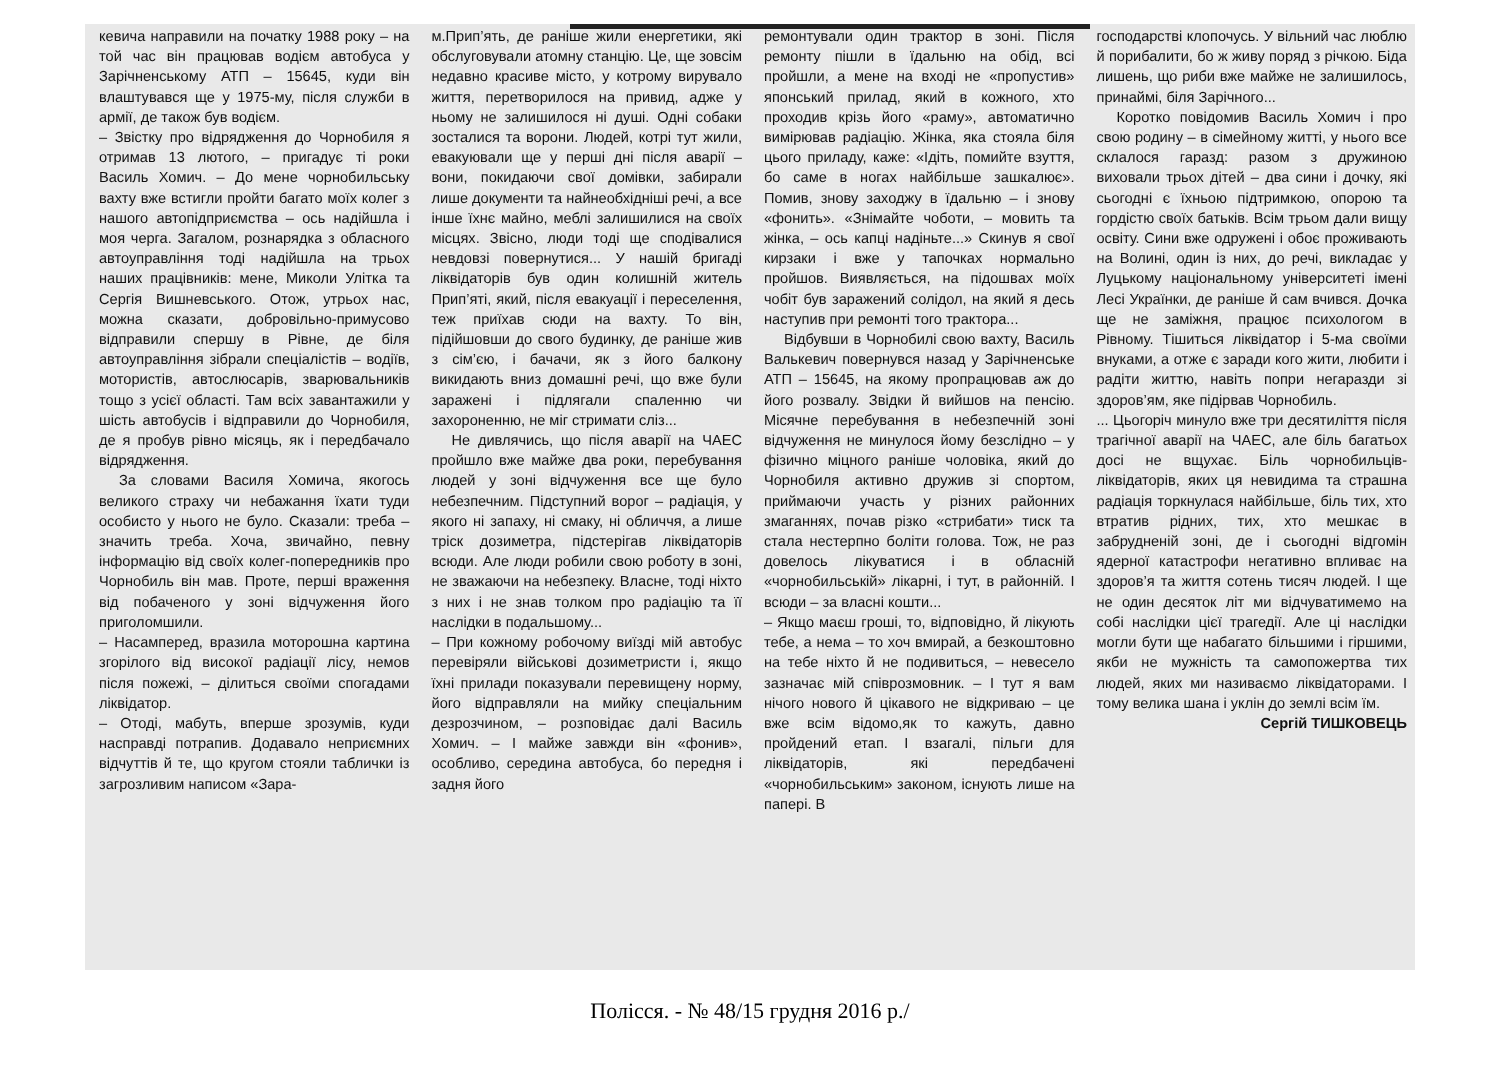кевича направили на початку 1988 року – на той час він працював водієм автобуса у Зарічненському АТП – 15645, куди він влаштувався ще у 1975-му, після служби в армії, де також був водієм.
– Звістку про відрядження до Чорнобиля я отримав 13 лютого, – пригадує ті роки Василь Хомич. – До мене чорнобильську вахту вже встигли пройти багато моїх колег з нашого автопідприємства – ось надійшла і моя черга. Загалом, рознарядка з обласного автоуправління тоді надійшла на трьох наших працівників: мене, Миколи Улітка та Сергія Вишневського. Отож, утрьох нас, можна сказати, добровільно-примусово відправили спершу в Рівне, де біля автоуправління зібрали спеціалістів – водіїв, мотористів, автослюсарів, зварювальників тощо з усієї області. Там всіх завантажили у шість автобусів і відправили до Чорнобиля, де я пробув рівно місяць, як і передбачало відрядження.
За словами Василя Хомича, якогось великого страху чи небажання їхати туди особисто у нього не було. Сказали: треба – значить треба. Хоча, звичайно, певну інформацію від своїх колег-попередників про Чорнобиль він мав. Проте, перші враження від побаченого у зоні відчуження його приголомшили.
– Насамперед, вразила моторошна картина згорілого від високої радіації лісу, немов після пожежі, – ділиться своїми спогадами ліквідатор.
– Отоді, мабуть, вперше зрозумів, куди насправді потрапив. Додавало неприємних відчуттів й те, що кругом стояли таблички із загрозливим написом «Зара-
м.Прип’ять, де раніше жили енергетики, які обслуговували атомну станцію. Це, ще зовсім недавно красиве місто, у котрому вирувало життя, перетворилося на привид, адже у ньому не залишилося ні душі. Одні собаки зосталися та ворони. Людей, котрі тут жили, евакуювали ще у перші дні після аварії – вони, покидаючи свої домівки, забирали лише документи та найнеобхідніші речі, а все інше їхнє майно, меблі залишилися на своїх місцях. Звісно, люди тоді ще сподівалися невдовзі повернутися... У нашій бригаді ліквідаторів був один колишній житель Прип’яті, який, після евакуації і переселення, теж приїхав сюди на вахту. То він, підійшовши до свого будинку, де раніше жив з сім’єю, і бачачи, як з його балкону викидають вниз домашні речі, що вже були заражені і підлягали спаленню чи захороненню, не міг стримати сліз...
Не дивлячись, що після аварії на ЧАЕС пройшло вже майже два роки, перебування людей у зоні відчуження все ще було небезпечним. Підступний ворог – радіація, у якого ні запаху, ні смаку, ні обличчя, а лише тріск дозиметра, підстерігав ліквідаторів всюди. Але люди робили свою роботу в зоні, не зважаючи на небезпеку. Власне, тоді ніхто з них і не знав толком про радіацію та її наслідки в подальшому...
– При кожному робочому виїзді мій автобус перевіряли військові дозиметристи і, якщо їхні прилади показували перевищену норму, його відправляли на мийку спеціальним дезрозчином, – розповідає далі Василь Хомич. – І майже завжди він «фонив», особливо, середина автобуса, бо передня і задня його
ремонтували один трактор в зоні. Після ремонту пішли в їдальню на обід, всі пройшли, а мене на вході не «пропустив» японський прилад, який в кожного, хто проходив крізь його «раму», автоматично вимірював радіацію. Жінка, яка стояла біля цього приладу, каже: «Ідіть, помийте взуття, бо саме в ногах найбільше зашкалює». Помив, знову заходжу в їдальню – і знову «фонить». «Знімайте чоботи, – мовить та жінка, – ось капці надіньте...» Скинув я свої кирзаки і вже у тапочках нормально пройшов. Виявляється, на підошвах моїх чобіт був заражений солідол, на який я десь наступив при ремонті того трактора...
Відбувши в Чорнобилі свою вахту, Василь Валькевич повернувся назад у Зарічненське АТП – 15645, на якому пропрацював аж до його розвалу. Звідки й вийшов на пенсію. Місячне перебування в небезпечній зоні відчуження не минулося йому безслідно – у фізично міцного раніше чоловіка, який до Чорнобиля активно дружив зі спортом, приймаючи участь у різних районних змаганнях, почав різко «стрибати» тиск та стала нестерпно боліти голова. Тож, не раз довелось лікуватися і в обласній «чорнобильській» лікарні, і тут, в районній. І всюди – за власні кошти...
– Якщо маєш гроші, то, відповідно, й лікують тебе, а нема – то хоч вмирай, а безкоштовно на тебе ніхто й не подивиться, – невесело зазначає мій співрозмовник. – І тут я вам нічого нового й цікавого не відкриваю – це вже всім відомо,як то кажуть, давно пройдений етап. І взагалі, пільги для ліквідаторів, які передбачені «чорнобильським» законом, існують лише на папері. В
господарстві клопочусь. У вільний час люблю й порибалити, бо ж живу поряд з річкою. Біда лишень, що риби вже майже не залишилось, принаймі, біля Зарічного...
Коротко повідомив Василь Хомич і про свою родину – в сімейному житті, у нього все склалося гаразд: разом з дружиною виховали трьох дітей – два сини і дочку, які сьогодні є їхньою підтримкою, опорою та гордістю своїх батьків. Всім трьом дали вищу освіту. Сини вже одружені і обоє проживають на Волині, один із них, до речі, викладає у Луцькому національному університеті імені Лесі Українки, де раніше й сам вчився. Дочка ще не заміжня, працює психологом в Рівному. Тішиться ліквідатор і 5-ма своїми внуками, а отже є заради кого жити, любити і радіти життю, навіть попри негаразди зі здоров’ям, яке підірвав Чорнобиль.
... Цьогоріч минуло вже три десятиліття після трагічної аварії на ЧАЕС, але біль багатьох досі не вщухає. Біль чорнобильців-ліквідаторів, яких ця невидима та страшна радіація торкнулася найбільше, біль тих, хто втратив рідних, тих, хто мешкає в забрудненій зоні, де і сьогодні відгомін ядерної катастрофи негативно впливає на здоров’я та життя сотень тисяч людей. І ще не один десяток літ ми відчуватимемо на собі наслідки цієї трагедії. Але ці наслідки могли бути ще набагато більшими і гіршими, якби не мужність та самопожертва тих людей, яких ми називаємо ліквідаторами. І тому велика шана і уклін до землі всім їм.
Сергій ТИШКОВЕЦЬ
Полісся. - № 48/15 грудня 2016 р./